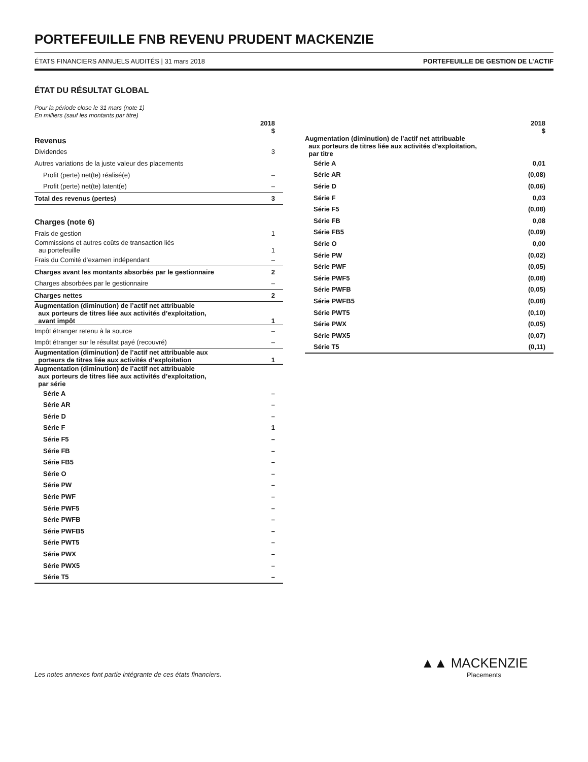PORTEFEUILLE FNB REVENU PRUDENT MACKENZIE
ÉTATS FINANCIERS ANNUELS AUDITÉS | 31 mars 2018 PORTEFEUILLE DE GESTION DE L’ACTIF
ÉTAT DU RÉSULTAT GLOBAL
Pour la période close le 31 mars (note 1)
En milliers (sauf les montants par titre)
| | 2018 $ |
| --- | --- |
| Revenus | |
| Dividendes | 3 |
| Autres variations de la juste valeur des placements | |
| Profit (perte) net(te) réalisé(e) | – |
| Profit (perte) net(te) latent(e) | – |
| Total des revenus (pertes) | 3 |
| Charges (note 6) | |
| Frais de gestion | 1 |
| Commissions et autres coûts de transaction liés au portefeuille | 1 |
| Frais du Comité d’examen indépendant | – |
| Charges avant les montants absorbés par le gestionnaire | 2 |
| Charges absorbées par le gestionnaire | – |
| Charges nettes | 2 |
| Augmentation (diminution) de l’actif net attribuable aux porteurs de titres liée aux activités d’exploitation, avant impôt | 1 |
| Impôt étranger retenu à la source | – |
| Impôt étranger sur le résultat payé (recouvré) | – |
| Augmentation (diminution) de l’actif net attribuable aux porteurs de titres liée aux activités d’exploitation | 1 |
| Augmentation (diminution) de l’actif net attribuable aux porteurs de titres liée aux activités d’exploitation, par série | |
| Série A | – |
| Série AR | – |
| Série D | – |
| Série F | 1 |
| Série F5 | – |
| Série FB | – |
| Série FB5 | – |
| Série O | – |
| Série PW | – |
| Série PWF | – |
| Série PWF5 | – |
| Série PWFB | – |
| Série PWFB5 | – |
| Série PWT5 | – |
| Série PWX | – |
| Série PWX5 | – |
| Série T5 | – |
| | 2018 $ |
| --- | --- |
| Augmentation (diminution) de l’actif net attribuable aux porteurs de titres liée aux activités d’exploitation, par titre | |
| Série A | 0,01 |
| Série AR | (0,08) |
| Série D | (0,06) |
| Série F | 0,03 |
| Série F5 | (0,08) |
| Série FB | 0,08 |
| Série FB5 | (0,09) |
| Série O | 0,00 |
| Série PW | (0,02) |
| Série PWF | (0,05) |
| Série PWF5 | (0,08) |
| Série PWFB | (0,05) |
| Série PWFB5 | (0,08) |
| Série PWT5 | (0,10) |
| Série PWX | (0,05) |
| Série PWX5 | (0,07) |
| Série T5 | (0,11) |
Les notes annexes font partie intégrante de ces états financiers.
▲▲ MACKENZIE
Placements